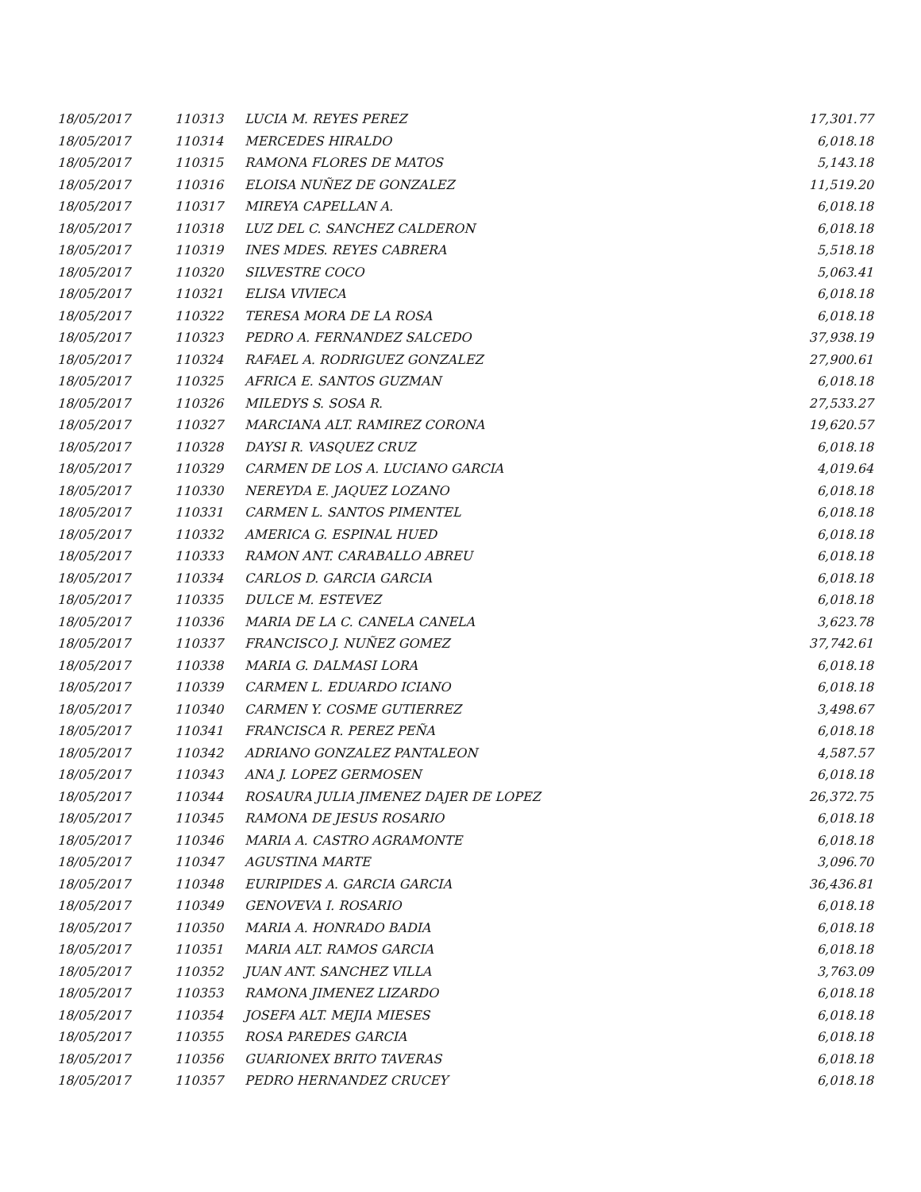| 18/05/2017 | 110313 | LUCIA M. REYES PEREZ | 17,301.77 |
| 18/05/2017 | 110314 | MERCEDES HIRALDO | 6,018.18 |
| 18/05/2017 | 110315 | RAMONA FLORES DE MATOS | 5,143.18 |
| 18/05/2017 | 110316 | ELOISA NUÑEZ DE GONZALEZ | 11,519.20 |
| 18/05/2017 | 110317 | MIREYA CAPELLAN A. | 6,018.18 |
| 18/05/2017 | 110318 | LUZ DEL C. SANCHEZ CALDERON | 6,018.18 |
| 18/05/2017 | 110319 | INES MDES. REYES CABRERA | 5,518.18 |
| 18/05/2017 | 110320 | SILVESTRE COCO | 5,063.41 |
| 18/05/2017 | 110321 | ELISA VIVIECA | 6,018.18 |
| 18/05/2017 | 110322 | TERESA MORA DE LA ROSA | 6,018.18 |
| 18/05/2017 | 110323 | PEDRO A. FERNANDEZ SALCEDO | 37,938.19 |
| 18/05/2017 | 110324 | RAFAEL A. RODRIGUEZ GONZALEZ | 27,900.61 |
| 18/05/2017 | 110325 | AFRICA E. SANTOS GUZMAN | 6,018.18 |
| 18/05/2017 | 110326 | MILEDYS S. SOSA R. | 27,533.27 |
| 18/05/2017 | 110327 | MARCIANA ALT. RAMIREZ CORONA | 19,620.57 |
| 18/05/2017 | 110328 | DAYSI R. VASQUEZ CRUZ | 6,018.18 |
| 18/05/2017 | 110329 | CARMEN DE LOS A. LUCIANO GARCIA | 4,019.64 |
| 18/05/2017 | 110330 | NEREYDA E. JAQUEZ LOZANO | 6,018.18 |
| 18/05/2017 | 110331 | CARMEN L. SANTOS PIMENTEL | 6,018.18 |
| 18/05/2017 | 110332 | AMERICA G. ESPINAL HUED | 6,018.18 |
| 18/05/2017 | 110333 | RAMON ANT. CARABALLO ABREU | 6,018.18 |
| 18/05/2017 | 110334 | CARLOS D. GARCIA GARCIA | 6,018.18 |
| 18/05/2017 | 110335 | DULCE M. ESTEVEZ | 6,018.18 |
| 18/05/2017 | 110336 | MARIA DE LA C. CANELA CANELA | 3,623.78 |
| 18/05/2017 | 110337 | FRANCISCO J. NUÑEZ GOMEZ | 37,742.61 |
| 18/05/2017 | 110338 | MARIA G. DALMASI LORA | 6,018.18 |
| 18/05/2017 | 110339 | CARMEN L. EDUARDO ICIANO | 6,018.18 |
| 18/05/2017 | 110340 | CARMEN Y. COSME GUTIERREZ | 3,498.67 |
| 18/05/2017 | 110341 | FRANCISCA R. PEREZ PEÑA | 6,018.18 |
| 18/05/2017 | 110342 | ADRIANO GONZALEZ PANTALEON | 4,587.57 |
| 18/05/2017 | 110343 | ANA J. LOPEZ GERMOSEN | 6,018.18 |
| 18/05/2017 | 110344 | ROSAURA JULIA JIMENEZ DAJER DE LOPEZ | 26,372.75 |
| 18/05/2017 | 110345 | RAMONA DE JESUS ROSARIO | 6,018.18 |
| 18/05/2017 | 110346 | MARIA A. CASTRO AGRAMONTE | 6,018.18 |
| 18/05/2017 | 110347 | AGUSTINA MARTE | 3,096.70 |
| 18/05/2017 | 110348 | EURIPIDES A. GARCIA GARCIA | 36,436.81 |
| 18/05/2017 | 110349 | GENOVEVA I. ROSARIO | 6,018.18 |
| 18/05/2017 | 110350 | MARIA A. HONRADO BADIA | 6,018.18 |
| 18/05/2017 | 110351 | MARIA ALT. RAMOS GARCIA | 6,018.18 |
| 18/05/2017 | 110352 | JUAN ANT. SANCHEZ VILLA | 3,763.09 |
| 18/05/2017 | 110353 | RAMONA JIMENEZ LIZARDO | 6,018.18 |
| 18/05/2017 | 110354 | JOSEFA ALT. MEJIA MIESES | 6,018.18 |
| 18/05/2017 | 110355 | ROSA PAREDES GARCIA | 6,018.18 |
| 18/05/2017 | 110356 | GUARIONEX BRITO TAVERAS | 6,018.18 |
| 18/05/2017 | 110357 | PEDRO HERNANDEZ CRUCEY | 6,018.18 |